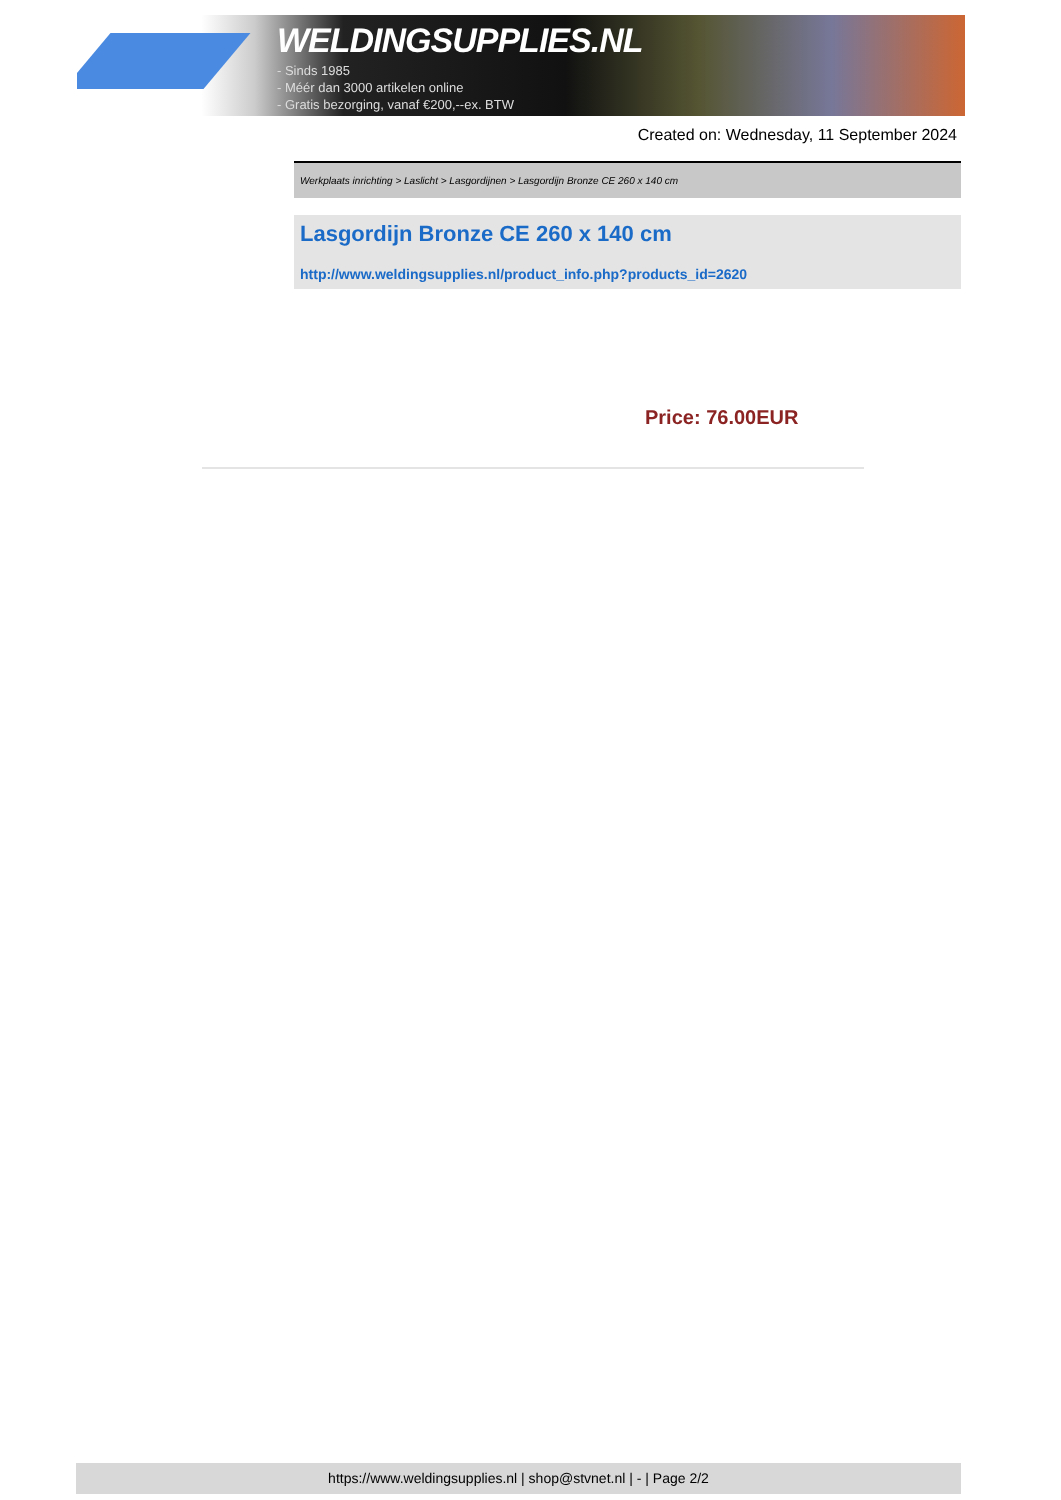WELDINGSUPPLIES.NL
- Sinds 1985
- Méér dan 3000 artikelen online
- Gratis bezorging, vanaf €200,--ex. BTW
Created on: Wednesday, 11 September 2024
Werkplaats inrichting > Laslicht > Lasgordijnen > Lasgordijn Bronze CE 260 x 140 cm
Lasgordijn Bronze CE 260 x 140 cm
http://www.weldingsupplies.nl/product_info.php?products_id=2620
Price: 76.00EUR
https://www.weldingsupplies.nl | shop@stvnet.nl | - | Page 2/2